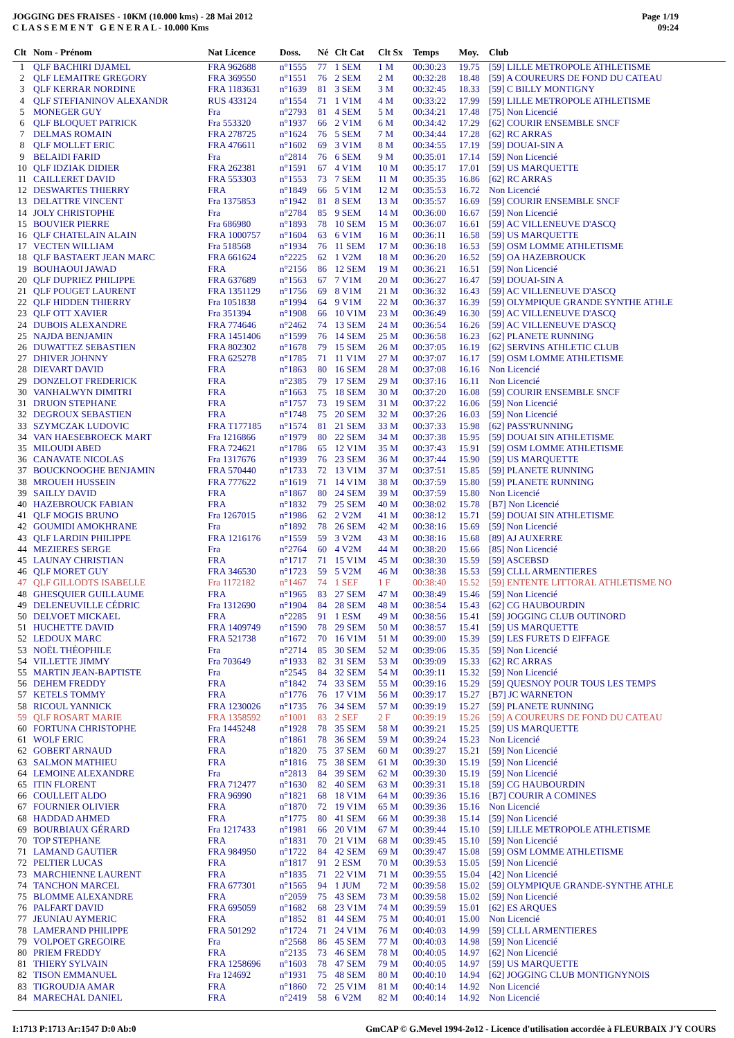JOGGING DES FRAISES - 10KM (10.000 kms) - 28 Mai 2012
C L A S S E M E N T G E N E R A L - 10.000 Kms
Page 1/19
09:24
| Clt | Nom - Prénom | Nat Licence | Doss. | Né | Clt Cat | Clt Sx | Temps | Moy. | Club |
| --- | --- | --- | --- | --- | --- | --- | --- | --- | --- |
| 1 | QLF BACHIRI DJAMEL | FRA 962688 | n°1555 | 77 | 1 SEM | 1 M | 00:30:23 | 19.75 | [59] LILLE METROPOLE ATHLETISME |
| 2 | QLF LEMAITRE GREGORY | FRA 369550 | n°1551 | 76 | 2 SEM | 2 M | 00:32:28 | 18.48 | [59] A COUREURS DE FOND DU CATEAU |
| 3 | QLF KERRAR NORDINE | FRA 1183631 | n°1639 | 81 | 3 SEM | 3 M | 00:32:45 | 18.33 | [59] C BILLY MONTIGNY |
| 4 | QLF STEFIANINOV ALEXANDR | RUS 433124 | n°1554 | 71 | 1 V1M | 4 M | 00:33:22 | 17.99 | [59] LILLE METROPOLE ATHLETISME |
| 5 | MONEGER GUY | Fra | n°2793 | 81 | 4 SEM | 5 M | 00:34:21 | 17.48 | [75] Non Licencié |
| 6 | QLF BLOQUET PATRICK | Fra 553320 | n°1937 | 66 | 2 V1M | 6 M | 00:34:42 | 17.29 | [62] COURIR ENSEMBLE SNCF |
| 7 | DELMAS ROMAIN | FRA 278725 | n°1624 | 76 | 5 SEM | 7 M | 00:34:44 | 17.28 | [62] RC ARRAS |
| 8 | QLF MOLLET ERIC | FRA 476611 | n°1602 | 69 | 3 V1M | 8 M | 00:34:55 | 17.19 | [59] DOUAI-SIN A |
| 9 | BELAIDI FARID | Fra | n°2814 | 76 | 6 SEM | 9 M | 00:35:01 | 17.14 | [59] Non Licencié |
| 10 | QLF IDZIAK DIDIER | FRA 262381 | n°1591 | 67 | 4 V1M | 10 M | 00:35:17 | 17.01 | [59] US MARQUETTE |
| 11 | CAILLERET DAVID | FRA 553303 | n°1553 | 73 | 7 SEM | 11 M | 00:35:35 | 16.86 | [62] RC ARRAS |
| 12 | DESWARTES THIERRY | FRA | n°1849 | 66 | 5 V1M | 12 M | 00:35:53 | 16.72 | Non Licencié |
| 13 | DELATTRE VINCENT | Fra 1375853 | n°1942 | 81 | 8 SEM | 13 M | 00:35:57 | 16.69 | [59] COURIR ENSEMBLE SNCF |
| 14 | JOLY CHRISTOPHE | Fra | n°2784 | 85 | 9 SEM | 14 M | 00:36:00 | 16.67 | [59] Non Licencié |
| 15 | BOUVIER PIERRE | Fra 686980 | n°1893 | 78 | 10 SEM | 15 M | 00:36:07 | 16.61 | [59] AC VILLENEUVE D'ASCQ |
| 16 | QLF CHATELAIN ALAIN | FRA 1000757 | n°1604 | 63 | 6 V1M | 16 M | 00:36:11 | 16.58 | [59] US MARQUETTE |
| 17 | VECTEN WILLIAM | Fra 518568 | n°1934 | 76 | 11 SEM | 17 M | 00:36:18 | 16.53 | [59] OSM LOMME ATHLETISME |
| 18 | QLF BASTAERT JEAN MARC | FRA 661624 | n°2225 | 62 | 1 V2M | 18 M | 00:36:20 | 16.52 | [59] OA HAZEBROUCK |
| 19 | BOUHAOUI JAWAD | FRA | n°2156 | 86 | 12 SEM | 19 M | 00:36:21 | 16.51 | [59] Non Licencié |
| 20 | QLF DUPRIEZ PHILIPPE | FRA 637689 | n°1563 | 67 | 7 V1M | 20 M | 00:36:27 | 16.47 | [59] DOUAI-SIN A |
| 21 | QLF POUGET LAURENT | FRA 1351129 | n°1756 | 69 | 8 V1M | 21 M | 00:36:32 | 16.43 | [59] AC VILLENEUVE D'ASCQ |
| 22 | QLF HIDDEN THIERRY | Fra 1051838 | n°1994 | 64 | 9 V1M | 22 M | 00:36:37 | 16.39 | [59] OLYMPIQUE GRANDE SYNTHE ATHLE |
| 23 | QLF OTT XAVIER | Fra 351394 | n°1908 | 66 | 10 V1M | 23 M | 00:36:49 | 16.30 | [59] AC VILLENEUVE D'ASCQ |
| 24 | DUBOIS ALEXANDRE | FRA 774646 | n°2462 | 74 | 13 SEM | 24 M | 00:36:54 | 16.26 | [59] AC VILLENEUVE D'ASCQ |
| 25 | NAJDA BENJAMIN | FRA 1451406 | n°1599 | 76 | 14 SEM | 25 M | 00:36:58 | 16.23 | [62] PLANETE RUNNING |
| 26 | DUWATTEZ SEBASTIEN | FRA 802302 | n°1678 | 79 | 15 SEM | 26 M | 00:37:05 | 16.19 | [62] SERVINS ATHLETIC CLUB |
| 27 | DHIVER JOHNNY | FRA 625278 | n°1785 | 71 | 11 V1M | 27 M | 00:37:07 | 16.17 | [59] OSM LOMME ATHLETISME |
| 28 | DIEVART DAVID | FRA | n°1863 | 80 | 16 SEM | 28 M | 00:37:08 | 16.16 | Non Licencié |
| 29 | DONZELOT FREDERICK | FRA | n°2385 | 79 | 17 SEM | 29 M | 00:37:16 | 16.11 | Non Licencié |
| 30 | VANHALWYN DIMITRI | FRA | n°1663 | 75 | 18 SEM | 30 M | 00:37:20 | 16.08 | [59] COURIR ENSEMBLE SNCF |
| 31 | DRUON STEPHANE | FRA | n°1757 | 73 | 19 SEM | 31 M | 00:37:22 | 16.06 | [59] Non Licencié |
| 32 | DEGROUX SEBASTIEN | FRA | n°1748 | 75 | 20 SEM | 32 M | 00:37:26 | 16.03 | [59] Non Licencié |
| 33 | SZYMCZAK LUDOVIC | FRA T177185 | n°1574 | 81 | 21 SEM | 33 M | 00:37:33 | 15.98 | [62] PASS'RUNNING |
| 34 | VAN HAESEBROECK MART | Fra 1216866 | n°1979 | 80 | 22 SEM | 34 M | 00:37:38 | 15.95 | [59] DOUAI SIN ATHLETISME |
| 35 | MILOUDI ABED | FRA 724621 | n°1786 | 65 | 12 V1M | 35 M | 00:37:43 | 15.91 | [59] OSM LOMME ATHLETISME |
| 36 | CANAVATE NICOLAS | Fra 1317676 | n°1939 | 76 | 23 SEM | 36 M | 00:37:44 | 15.90 | [59] US MARQUETTE |
| 37 | BOUCKNOOGHE BENJAMIN | FRA 570440 | n°1733 | 72 | 13 V1M | 37 M | 00:37:51 | 15.85 | [59] PLANETE RUNNING |
| 38 | MROUEH HUSSEIN | FRA 777622 | n°1619 | 71 | 14 V1M | 38 M | 00:37:59 | 15.80 | [59] PLANETE RUNNING |
| 39 | SAILLY DAVID | FRA | n°1867 | 80 | 24 SEM | 39 M | 00:37:59 | 15.80 | Non Licencié |
| 40 | HAZEBROUCK FABIAN | FRA | n°1832 | 79 | 25 SEM | 40 M | 00:38:02 | 15.78 | [B7] Non Licencié |
| 41 | QLF MOGIS BRUNO | Fra 1267015 | n°1986 | 62 | 2 V2M | 41 M | 00:38:12 | 15.71 | [59] DOUAI SIN ATHLETISME |
| 42 | GOUMIDI AMOKHRANE | Fra | n°1892 | 78 | 26 SEM | 42 M | 00:38:16 | 15.69 | [59] Non Licencié |
| 43 | QLF LARDIN PHILIPPE | FRA 1216176 | n°1559 | 59 | 3 V2M | 43 M | 00:38:16 | 15.68 | [89] AJ AUXERRE |
| 44 | MEZIERES SERGE | Fra | n°2764 | 60 | 4 V2M | 44 M | 00:38:20 | 15.66 | [85] Non Licencié |
| 45 | LAUNAY CHRISTIAN | FRA | n°1717 | 71 | 15 V1M | 45 M | 00:38:30 | 15.59 | [59] ASCEBSD |
| 46 | QLF MORET GUY | FRA 346530 | n°1723 | 59 | 5 V2M | 46 M | 00:38:38 | 15.53 | [59] CLLL ARMENTIERES |
| 47 | QLF GILLODTS ISABELLE | Fra 1172182 | n°1467 | 74 | 1 SEF | 1 F | 00:38:40 | 15.52 | [59] ENTENTE LITTORAL ATHLETISME NO |
| 48 | GHESQUIER GUILLAUME | FRA | n°1965 | 83 | 27 SEM | 47 M | 00:38:49 | 15.46 | [59] Non Licencié |
| 49 | DELENEUVILLE CÉDRIC | Fra 1312690 | n°1904 | 84 | 28 SEM | 48 M | 00:38:54 | 15.43 | [62] CG HAUBOURDIN |
| 50 | DELVOET MICKAEL | FRA | n°2285 | 91 | 1 ESM | 49 M | 00:38:56 | 15.41 | [59] JOGGING CLUB OUTINORD |
| 51 | HUCHETTE DAVID | FRA 1409749 | n°1590 | 78 | 29 SEM | 50 M | 00:38:57 | 15.41 | [59] US MARQUETTE |
| 52 | LEDOUX MARC | FRA 521738 | n°1672 | 70 | 16 V1M | 51 M | 00:39:00 | 15.39 | [59] LES FURETS D EIFFAGE |
| 53 | NOËL THÉOPHILE | Fra | n°2714 | 85 | 30 SEM | 52 M | 00:39:06 | 15.35 | [59] Non Licencié |
| 54 | VILLETTE JIMMY | Fra 703649 | n°1933 | 82 | 31 SEM | 53 M | 00:39:09 | 15.33 | [62] RC ARRAS |
| 55 | MARTIN JEAN-BAPTISTE | Fra | n°2545 | 84 | 32 SEM | 54 M | 00:39:11 | 15.32 | [59] Non Licencié |
| 56 | DEHEM FREDDY | FRA | n°1842 | 74 | 33 SEM | 55 M | 00:39:16 | 15.29 | [59] QUESNOY POUR TOUS LES TEMPS |
| 57 | KETELS TOMMY | FRA | n°1776 | 76 | 17 V1M | 56 M | 00:39:17 | 15.27 | [B7] JC WARNETON |
| 58 | RICOUL YANNICK | FRA 1230026 | n°1735 | 76 | 34 SEM | 57 M | 00:39:19 | 15.27 | [59] PLANETE RUNNING |
| 59 | QLF ROSART MARIE | FRA 1358592 | n°1001 | 83 | 2 SEF | 2 F | 00:39:19 | 15.26 | [59] A COUREURS DE FOND DU CATEAU |
| 60 | FORTUNA CHRISTOPHE | Fra 1445248 | n°1928 | 78 | 35 SEM | 58 M | 00:39:21 | 15.25 | [59] US MARQUETTE |
| 61 | WOLF ERIC | FRA | n°1861 | 78 | 36 SEM | 59 M | 00:39:24 | 15.23 | Non Licencié |
| 62 | GOBERT ARNAUD | FRA | n°1820 | 75 | 37 SEM | 60 M | 00:39:27 | 15.21 | [59] Non Licencié |
| 63 | SALMON MATHIEU | FRA | n°1816 | 75 | 38 SEM | 61 M | 00:39:30 | 15.19 | [59] Non Licencié |
| 64 | LEMOINE ALEXANDRE | Fra | n°2813 | 84 | 39 SEM | 62 M | 00:39:30 | 15.19 | [59] Non Licencié |
| 65 | ITIN FLORENT | FRA 712477 | n°1630 | 82 | 40 SEM | 63 M | 00:39:31 | 15.18 | [59] CG HAUBOURDIN |
| 66 | COULLEIT ALDO | FRA 96990 | n°1821 | 68 | 18 V1M | 64 M | 00:39:36 | 15.16 | [B7] COURIR A COMINES |
| 67 | FOURNIER OLIVIER | FRA | n°1870 | 72 | 19 V1M | 65 M | 00:39:36 | 15.16 | Non Licencié |
| 68 | HADDAD AHMED | FRA | n°1775 | 80 | 41 SEM | 66 M | 00:39:38 | 15.14 | [59] Non Licencié |
| 69 | BOURBIAUX GÉRARD | Fra 1217433 | n°1981 | 66 | 20 V1M | 67 M | 00:39:44 | 15.10 | [59] LILLE METROPOLE ATHLETISME |
| 70 | TOP STEPHANE | FRA | n°1831 | 70 | 21 V1M | 68 M | 00:39:45 | 15.10 | [59] Non Licencié |
| 71 | LAMAND GAUTIER | FRA 984950 | n°1722 | 84 | 42 SEM | 69 M | 00:39:47 | 15.08 | [59] OSM LOMME ATHLETISME |
| 72 | PELTIER LUCAS | FRA | n°1817 | 91 | 2 ESM | 70 M | 00:39:53 | 15.05 | [59] Non Licencié |
| 73 | MARCHIENNE LAURENT | FRA | n°1835 | 71 | 22 V1M | 71 M | 00:39:55 | 15.04 | [42] Non Licencié |
| 74 | TANCHON MARCEL | FRA 677301 | n°1565 | 94 | 1 JUM | 72 M | 00:39:58 | 15.02 | [59] OLYMPIQUE GRANDE-SYNTHE ATHLE |
| 75 | BLOMME ALEXANDRE | FRA | n°2059 | 75 | 43 SEM | 73 M | 00:39:58 | 15.02 | [59] Non Licencié |
| 76 | PALFART DAVID | FRA 695059 | n°1682 | 68 | 23 V1M | 74 M | 00:39:59 | 15.01 | [62] ES ARQUES |
| 77 | JEUNIAU AYMERIC | FRA | n°1852 | 81 | 44 SEM | 75 M | 00:40:01 | 15.00 | Non Licencié |
| 78 | LAMERAND PHILIPPE | FRA 501292 | n°1724 | 71 | 24 V1M | 76 M | 00:40:03 | 14.99 | [59] CLLL ARMENTIERES |
| 79 | VOLPOET GREGOIRE | Fra | n°2568 | 86 | 45 SEM | 77 M | 00:40:03 | 14.98 | [59] Non Licencié |
| 80 | PRIEM FREDDY | FRA | n°2135 | 73 | 46 SEM | 78 M | 00:40:05 | 14.97 | [62] Non Licencié |
| 81 | THIERY SYLVAIN | FRA 1258696 | n°1603 | 78 | 47 SEM | 79 M | 00:40:05 | 14.97 | [59] US MARQUETTE |
| 82 | TISON EMMANUEL | Fra 124692 | n°1931 | 75 | 48 SEM | 80 M | 00:40:10 | 14.94 | [62] JOGGING CLUB MONTIGNYNOIS |
| 83 | TIGROUDJA AMAR | FRA | n°1860 | 72 | 25 V1M | 81 M | 00:40:14 | 14.92 | Non Licencié |
| 84 | MARECHAL DANIEL | FRA | n°2419 | 58 | 6 V2M | 82 M | 00:40:14 | 14.92 | Non Licencié |
I:1713 P:1713 Ar:1547 D:0 Ab:0 GmCAP © G.Mevel 1994-2o12 - Licence d'utilisation accordée à FLEURBAIX J'Y COURS